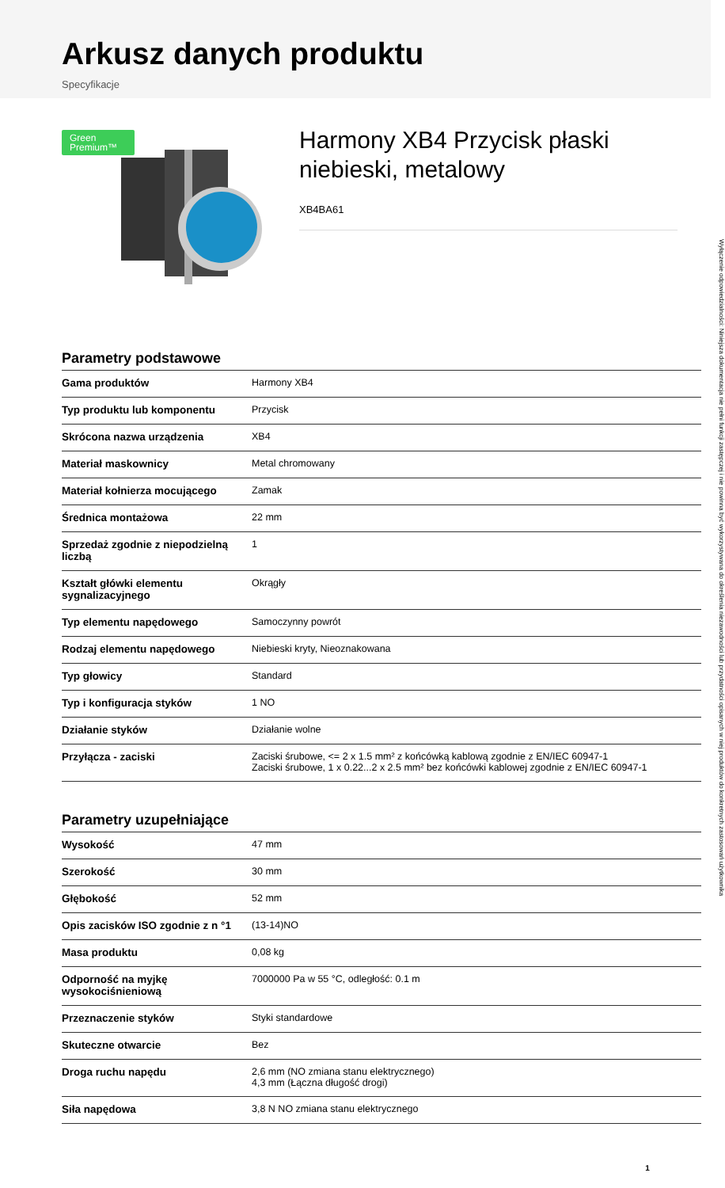Arkusz danych produktu
Specyfikacje
Green
Premium™
Harmony XB4 Przycisk płaski niebieski, metalowy
XB4BA61
Parametry podstawowe
| Gama produktów | Harmony XB4 |
| Typ produktu lub komponentu | Przycisk |
| Skrócona nazwa urządzenia | XB4 |
| Materiał maskownicy | Metal chromowany |
| Materiał kołnierza mocującego | Zamak |
| Średnica montażowa | 22 mm |
| Sprzedaż zgodnie z niepodzielną liczbą | 1 |
| Kształt główki elementu sygnalizacyjnego | Okrągły |
| Typ elementu napędowego | Samoczynny powrót |
| Rodzaj elementu napędowego | Niebieski kryty, Nieoznakowana |
| Typ głowicy | Standard |
| Typ i konfiguracja styków | 1 NO |
| Działanie styków | Działanie wolne |
| Przyłącza - zaciski | Zaciski śrubowe, <= 2 x 1.5 mm² z końcówką kablową zgodnie z EN/IEC 60947-1 Zaciski śrubowe, 1 x 0.22...2 x 2.5 mm² bez końcówki kablowej zgodnie z EN/IEC 60947-1 |
Parametry uzupełniające
| Wysokość | 47 mm |
| Szerokość | 30 mm |
| Głębokość | 52 mm |
| Opis zacisków ISO zgodnie z n °1 | (13-14)NO |
| Masa produktu | 0,08 kg |
| Odporność na myjkę wysokociśnieniową | 7000000 Pa w 55 °C, odległość: 0.1 m |
| Przeznaczenie styków | Styki standardowe |
| Skuteczne otwarcie | Bez |
| Droga ruchu napędu | 2,6 mm (NO zmiana stanu elektrycznego) 4,3 mm (Łączna długość drogi) |
| Siła napędowa | 3,8 N NO zmiana stanu elektrycznego |
Wyłączenie odpowiedzialności: Niniejsza dokumentacja nie pełni funkcji zastępczej i nie powinna być wykorzystywana do określenia niezawodności lub przydatności opisanych w niej produktów do konkretnych zastosowań użytkownika
1